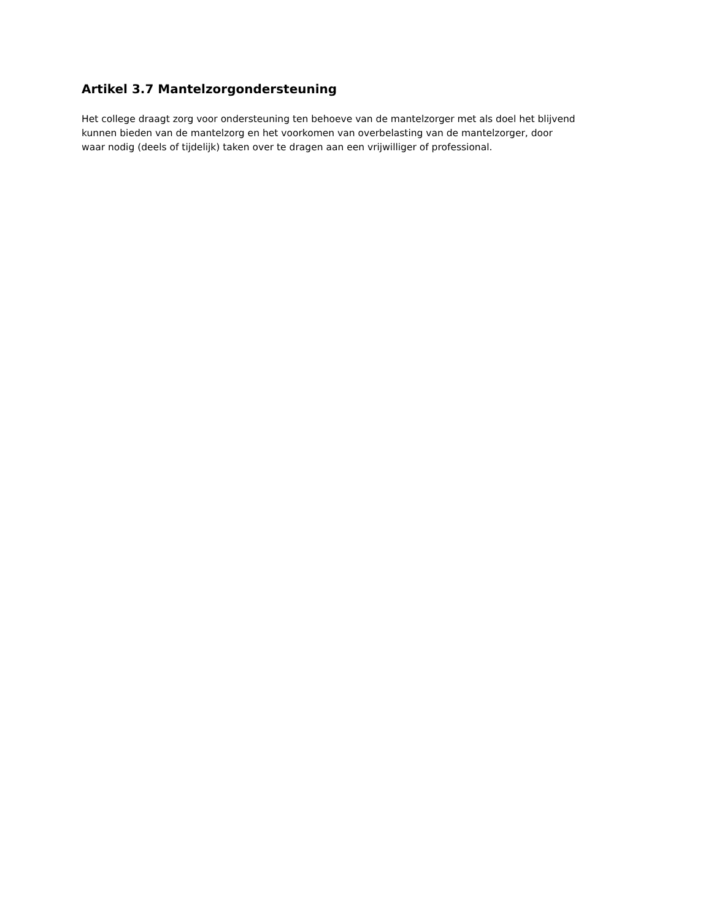Artikel 3.7 Mantelzorgondersteuning
Het college draagt zorg voor ondersteuning ten behoeve van de mantelzorger met als doel het blijvend
kunnen bieden van de mantelzorg en het voorkomen van overbelasting van de mantelzorger, door
waar nodig (deels of tijdelijk) taken over te dragen aan een vrijwilliger of professional.